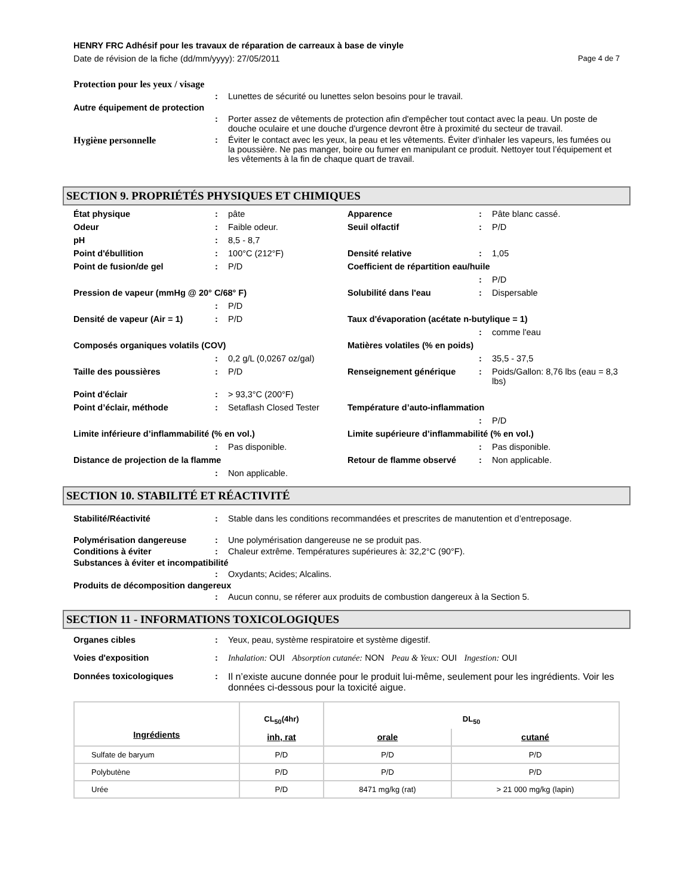HENRY FRC Adhésif pour les travaux de réparation de carreaux à base de vinyle
Date de révision de la fiche (dd/mm/yyyy): 27/05/2011 Page 4 de 7
Protection pour les yeux / visage
: Lunettes de sécurité ou lunettes selon besoins pour le travail.
Autre équipement de protection
: Porter assez de vêtements de protection afin d'empêcher tout contact avec la peau. Un poste de douche oculaire et une douche d'urgence devront être à proximité du secteur de travail.
Hygiène personnelle : Éviter le contact avec les yeux, la peau et les vêtements. Éviter d’inhaler les vapeurs, les fumées ou la poussière. Ne pas manger, boire ou fumer en manipulant ce produit. Nettoyer tout l’équipement et les vêtements à la fin de chaque quart de travail.
SECTION 9. PROPRIÉTÉS PHYSIQUES ET CHIMIQUES
État physique: pâte Apparence: Pâte blanc cassé. Odeur: Faible odeur. Seuil olfactif: P/D pH: 8,5 - 8,7 Point d'ébullition: 100°C (212°F) Densité relative: 1,05 Point de fusion/de gel: P/D Coefficient de répartition eau/huile : P/D Pression de vapeur (mmHg @ 20° C/68° F) Solubilité dans l'eau: Dispersable : P/D Densité de vapeur (Air = 1): P/D Taux d'évaporation (acétate n-butylique = 1) : comme l'eau Composés organiques volatils (COV) Matières volatiles (% en poids) : 0,2 g/L (0,0267 oz/gal) : 35,5 - 37,5 Taille des poussières: P/D Renseignement générique: Poids/Gallon: 8,76 lbs (eau = 8,3 lbs) Point d'éclair: > 93,3°C (200°F) Point d’éclair, méthode: Setaflash Closed Tester Température d’auto-inflammation : P/D Limite inférieure d’inflammabilité (% en vol.) Limite supérieure d’inflammabilité (% en vol.) : Pas disponible. : Pas disponible. Distance de projection de la flamme Retour de flamme observé: Non applicable. : Non applicable.
SECTION 10. STABILITÉ ET RÉACTIVITÉ
Stabilité/Réactivité : Stable dans les conditions recommandées et prescrites de manutention et d’entreposage.
Polymérisation dangereuse : Une polymérisation dangereuse ne se produit pas.
Conditions à éviter : Chaleur extrême. Températures supérieures à: 32,2°C (90°F).
Substances à éviter et incompatibilité
: Oxydants; Acides; Alcalins.
Produits de décomposition dangereux
: Aucun connu, se réferer aux produits de combustion dangereux à la Section 5.
SECTION 11 - INFORMATIONS TOXICOLOGIQUES
Organes cibles : Yeux, peau, système respiratoire et système digestif.
Voies d'exposition : Inhalation: OUI Absorption cutanée: NON Peau & Yeux: OUI Ingestion: OUI
Données toxicologiques : Il n’existe aucune donnée pour le produit lui-même, seulement pour les ingrédients. Voir les données ci-dessous pour la toxicité aigue.
| Ingrédients | CL<sub>50</sub>(4hr) | DL<sub>50</sub> | |
| --- | --- | --- | --- |
| | inh, rat | orale | cutané |
| Sulfate de baryum | P/D | P/D | P/D |
| Polybutène | P/D | P/D | P/D |
| Urée | P/D | 8471 mg/kg (rat) | > 21 000 mg/kg (lapin) |